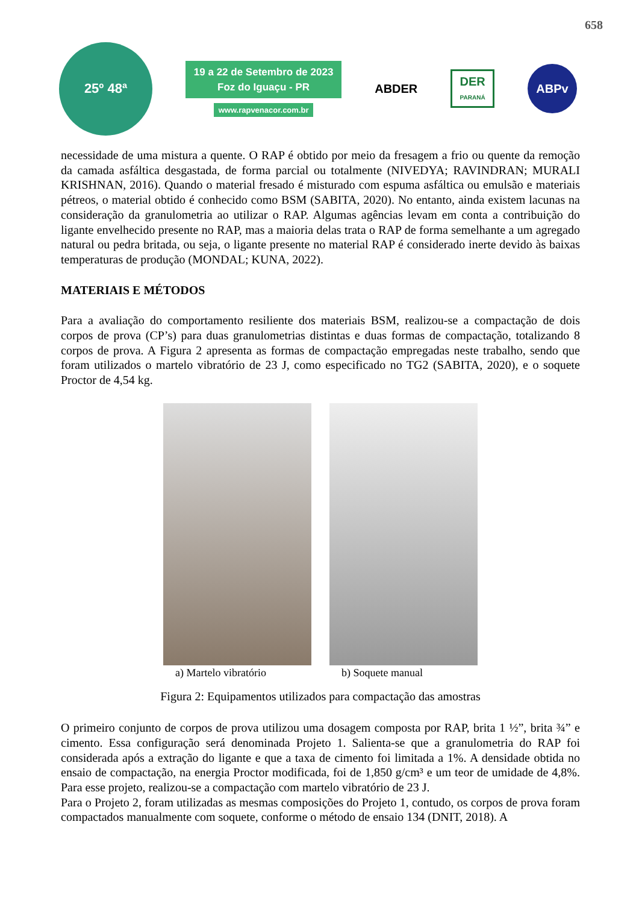658
25º 48ª
19 a 22 de Setembro de 2023
Foz do Iguaçu - PR
www.rapvenacor.com.br
ABDER
DER
PARANÁ
ABPv
necessidade de uma mistura a quente. O RAP é obtido por meio da fresagem a frio ou quente da remoção da camada asfáltica desgastada, de forma parcial ou totalmente (NIVEDYA; RAVINDRAN; MURALI KRISHNAN, 2016). Quando o material fresado é misturado com espuma asfáltica ou emulsão e materiais pétreos, o material obtido é conhecido como BSM (SABITA, 2020). No entanto, ainda existem lacunas na consideração da granulometria ao utilizar o RAP. Algumas agências levam em conta a contribuição do ligante envelhecido presente no RAP, mas a maioria delas trata o RAP de forma semelhante a um agregado natural ou pedra britada, ou seja, o ligante presente no material RAP é considerado inerte devido às baixas temperaturas de produção (MONDAL; KUNA, 2022).
MATERIAIS E MÉTODOS
Para a avaliação do comportamento resiliente dos materiais BSM, realizou-se a compactação de dois corpos de prova (CP’s) para duas granulometrias distintas e duas formas de compactação, totalizando 8 corpos de prova. A Figura 2 apresenta as formas de compactação empregadas neste trabalho, sendo que foram utilizados o martelo vibratório de 23 J, como especificado no TG2 (SABITA, 2020), e o soquete Proctor de 4,54 kg.
a) Martelo vibratório b) Soquete manual
Figura 2: Equipamentos utilizados para compactação das amostras
O primeiro conjunto de corpos de prova utilizou uma dosagem composta por RAP, brita 1 ½”, brita ¾” e cimento. Essa configuração será denominada Projeto 1. Salienta-se que a granulometria do RAP foi considerada após a extração do ligante e que a taxa de cimento foi limitada a 1%. A densidade obtida no ensaio de compactação, na energia Proctor modificada, foi de 1,850 g/cm³ e um teor de umidade de 4,8%. Para esse projeto, realizou-se a compactação com martelo vibratório de 23 J.
Para o Projeto 2, foram utilizadas as mesmas composições do Projeto 1, contudo, os corpos de prova foram compactados manualmente com soquete, conforme o método de ensaio 134 (DNIT, 2018). A